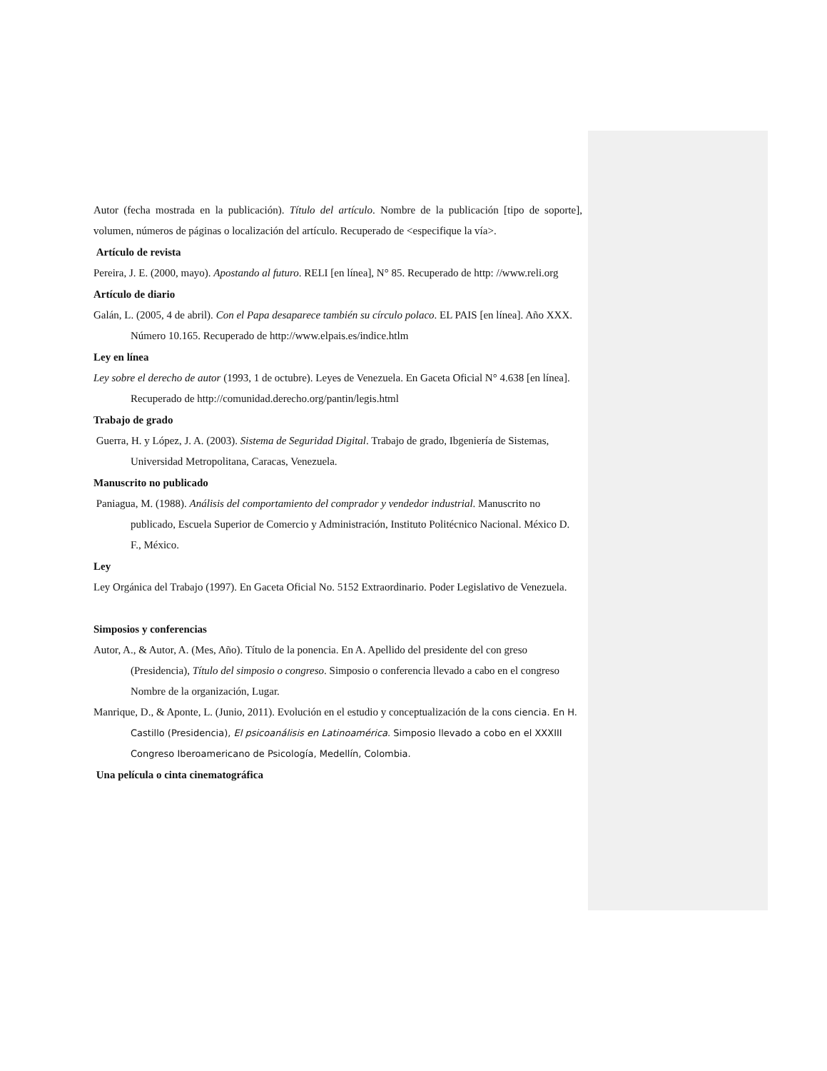Autor (fecha mostrada en la publicación). Título del artículo. Nombre de la publicación [tipo de soporte], volumen, números de páginas o localización del artículo. Recuperado de <especifique la vía>.
Artículo de revista
Pereira, J. E. (2000, mayo). Apostando al futuro. RELI [en línea], N° 85. Recuperado de http: //www.reli.org
Artículo de diario
Galán, L. (2005, 4 de abril). Con el Papa desaparece también su círculo polaco. EL PAIS [en línea]. Año XXX. Número 10.165. Recuperado de http://www.elpais.es/indice.htlm
Ley en línea
Ley sobre el derecho de autor (1993, 1 de octubre). Leyes de Venezuela. En Gaceta Oficial N° 4.638 [en línea]. Recuperado de http://comunidad.derecho.org/pantin/legis.html
Trabajo de grado
Guerra, H. y López, J. A. (2003). Sistema de Seguridad Digital. Trabajo de grado, Ibgeniería de Sistemas, Universidad Metropolitana, Caracas, Venezuela.
Manuscrito no publicado
Paniagua, M. (1988). Análisis del comportamiento del comprador y vendedor industrial. Manuscrito no publicado, Escuela Superior de Comercio y Administración, Instituto Politécnico Nacional. México D. F., México.
Ley
Ley Orgánica del Trabajo (1997). En Gaceta Oficial No. 5152 Extraordinario. Poder Legislativo de Venezuela.
Simposios y conferencias
Autor, A., & Autor, A. (Mes, Año). Título de la ponencia. En A. Apellido del presidente del con greso (Presidencia), Título del simposio o congreso. Simposio o conferencia llevado a cabo en el congreso Nombre de la organización, Lugar.
Manrique, D., & Aponte, L. (Junio, 2011). Evolución en el estudio y conceptualización de la cons ciencia. En H. Castillo (Presidencia), El psicoanálisis en Latinoamérica. Simposio llevado a cobo en el XXXIII Congreso Iberoamericano de Psicología, Medellín, Colombia.
Una película o cinta cinematográfica